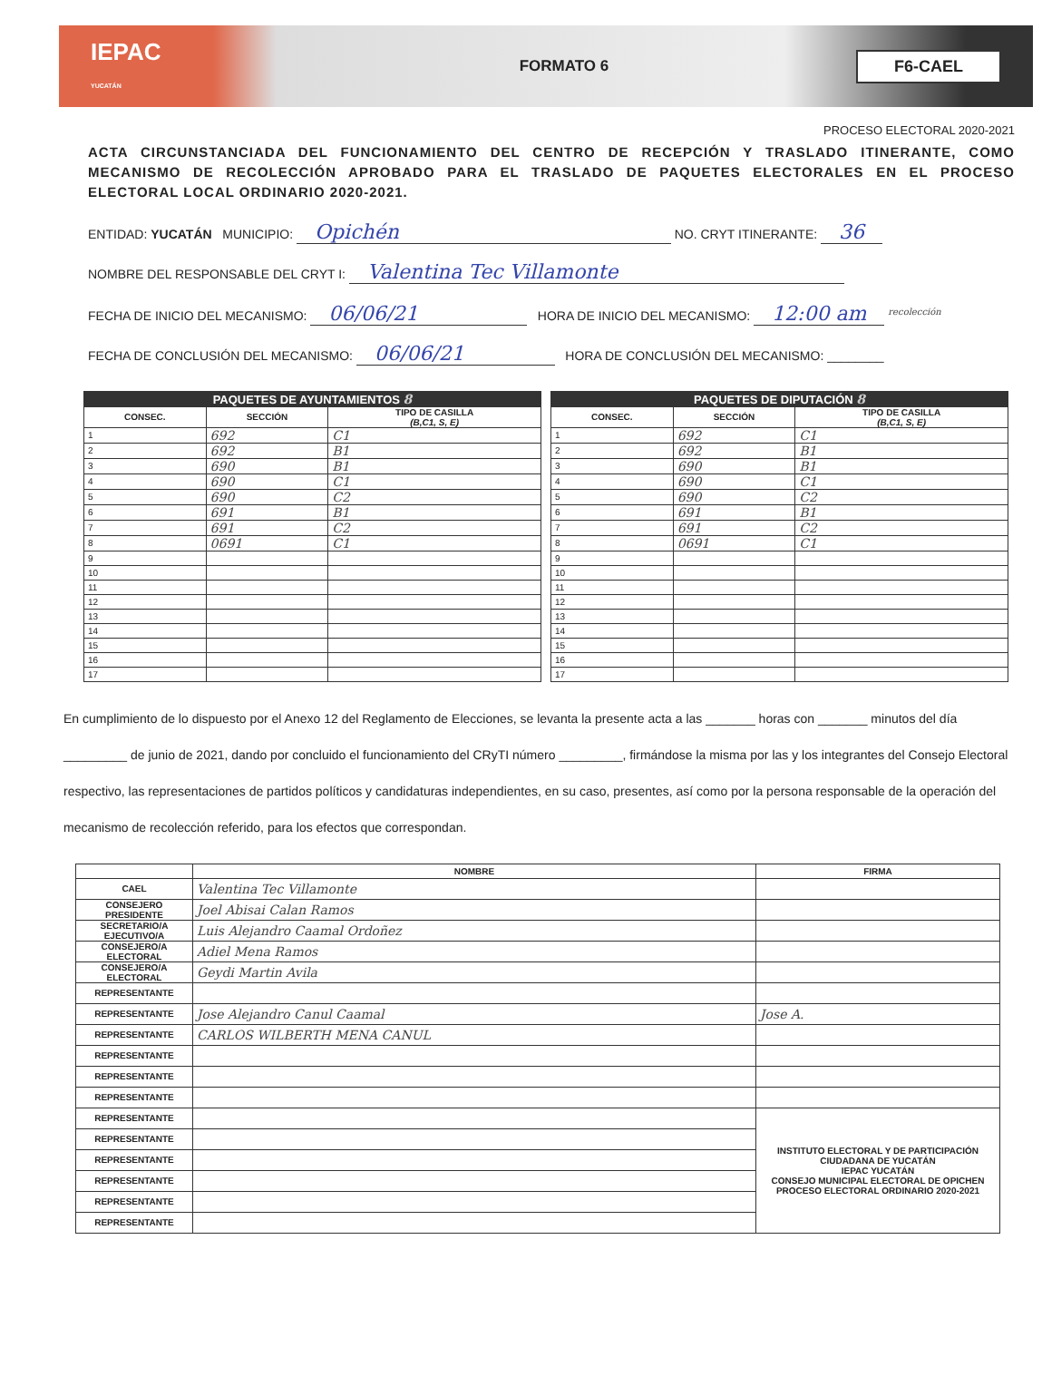IEPAC
YUCATÁN
FORMATO 6
F6-CAEL
PROCESO ELECTORAL 2020-2021
ACTA CIRCUNSTANCIADA DEL FUNCIONAMIENTO DEL CENTRO DE RECEPCIÓN Y TRASLADO ITINERANTE, COMO MECANISMO DE RECOLECCIÓN APROBADO PARA EL TRASLADO DE PAQUETES ELECTORALES EN EL PROCESO ELECTORAL LOCAL ORDINARIO 2020-2021.
ENTIDAD: YUCATÁN MUNICIPIO: Opichén NO. CRYT ITINERANTE: 36
NOMBRE DEL RESPONSABLE DEL CRYT I: Valentina Tec Villamonte
FECHA DE INICIO DEL MECANISMO: 06/06/21 HORA DE INICIO DEL MECANISMO: 12:00 am <sup>recolección</sup>
FECHA DE CONCLUSIÓN DEL MECANISMO: 06/06/21 HORA DE CONCLUSIÓN DEL MECANISMO: ________
| PAQUETES DE AYUNTAMIENTOS 8 | | |
| --- | --- | --- |
| CONSEC. | SECCIÓN | TIPO DE CASILLA (B,C1, S, E) |
| 1 | 692 | C1 |
| 2 | 692 | B1 |
| 3 | 690 | B1 |
| 4 | 690 | C1 |
| 5 | 690 | C2 |
| 6 | 691 | B1 |
| 7 | 691 | C2 |
| 8 | 0691 | C1 |
| 9 | | |
| 10 | | |
| 11 | | |
| 12 | | |
| 13 | | |
| 14 | | |
| 15 | | |
| 16 | | |
| 17 | | |
| PAQUETES DE DIPUTACIÓN 8 | | |
| --- | --- | --- |
| CONSEC. | SECCIÓN | TIPO DE CASILLA (B,C1, S, E) |
| 1 | 692 | C1 |
| 2 | 692 | B1 |
| 3 | 690 | B1 |
| 4 | 690 | C1 |
| 5 | 690 | C2 |
| 6 | 691 | B1 |
| 7 | 691 | C2 |
| 8 | 0691 | C1 |
| 9 | | |
| 10 | | |
| 11 | | |
| 12 | | |
| 13 | | |
| 14 | | |
| 15 | | |
| 16 | | |
| 17 | | |
En cumplimiento de lo dispuesto por el Anexo 12 del Reglamento de Elecciones, se levanta la presente acta a las _______ horas con _______ minutos del día _________ de junio de 2021, dando por concluido el funcionamiento del CRyTI número _________, firmándose la misma por las y los integrantes del Consejo Electoral respectivo, las representaciones de partidos políticos y candidaturas independientes, en su caso, presentes, así como por la persona responsable de la operación del mecanismo de recolección referido, para los efectos que correspondan.
| | NOMBRE | FIRMA |
| --- | --- | --- |
| CAEL | Valentina Tec Villamonte | |
| CONSEJERO PRESIDENTE | Joel Abisai Calan Ramos | |
| SECRETARIO/A EJECUTIVO/A | Luis Alejandro Caamal Ordoñez | |
| CONSEJERO/A ELECTORAL | Adiel Mena Ramos | |
| CONSEJERO/A ELECTORAL | Geydi Martin Avila | |
| REPRESENTANTE | | |
| REPRESENTANTE | Jose Alejandro Canul Caamal | Jose A. |
| REPRESENTANTE | CARLOS WILBERTH MENA CANUL | |
| REPRESENTANTE | | |
| REPRESENTANTE | | |
| REPRESENTANTE | | |
| REPRESENTANTE | | INSTITUTO ELECTORAL Y DE PARTICIPACIÓN CIUDADANA DE YUCATÁN IEPAC YUCATÁN CONSEJO MUNICIPAL ELECTORAL DE OPICHEN PROCESO ELECTORAL ORDINARIO 2020-2021 |
| REPRESENTANTE | | |
| REPRESENTANTE | | |
| REPRESENTANTE | | |
| REPRESENTANTE | | |
| REPRESENTANTE | | |